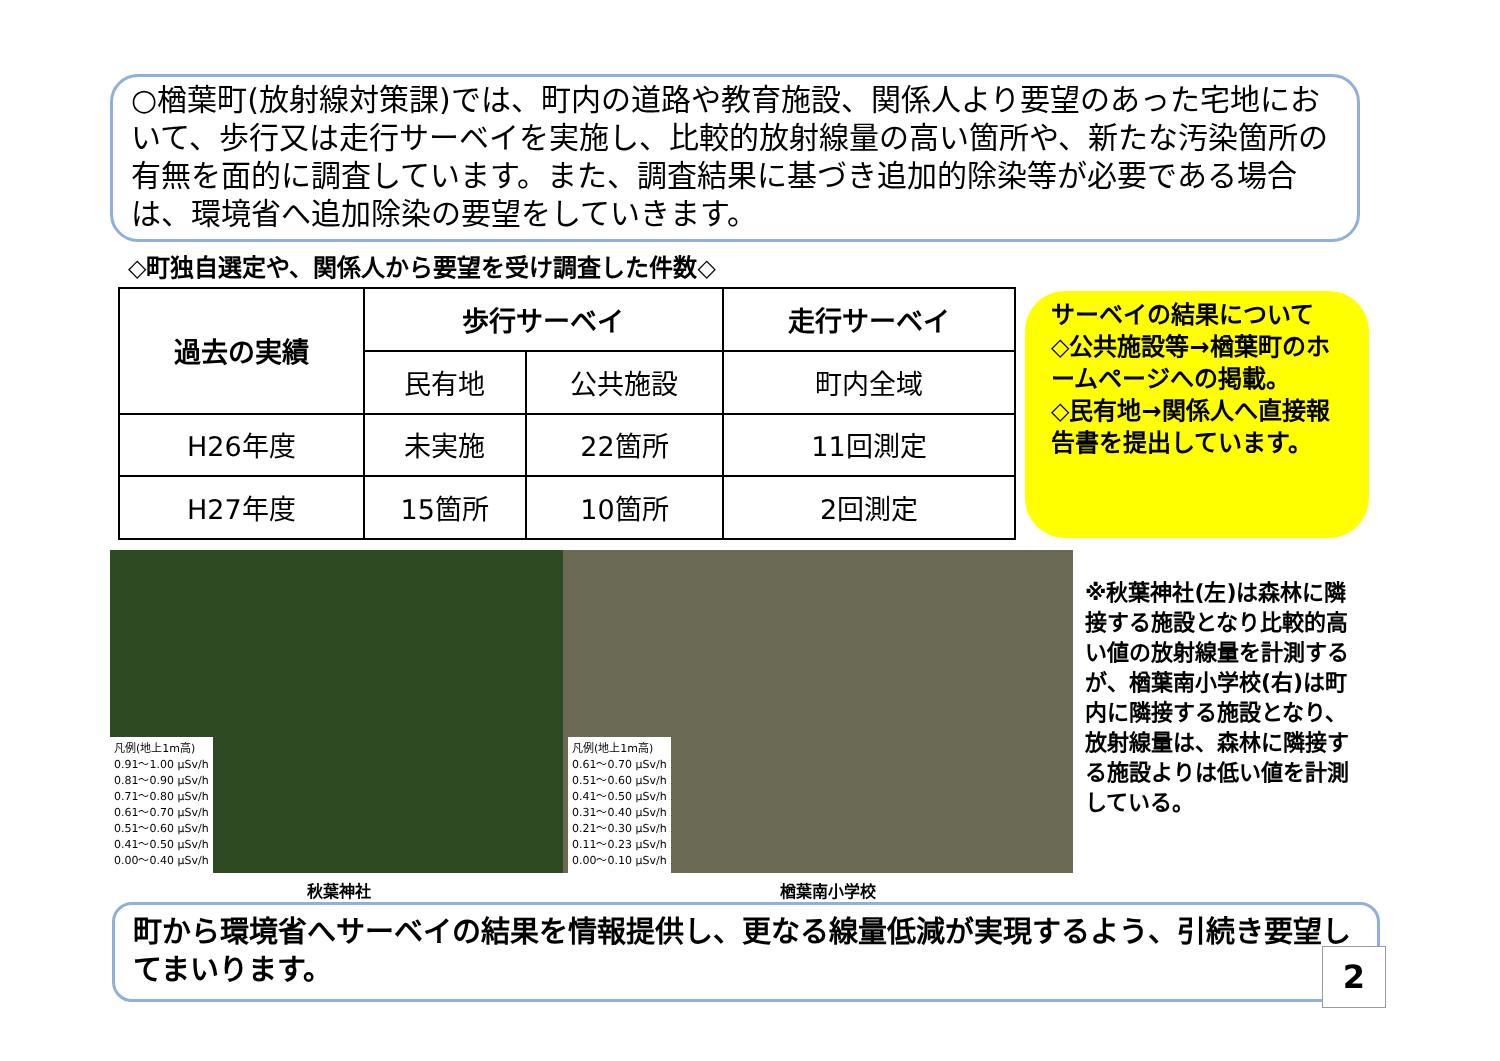○楢葉町(放射線対策課)では、町内の道路や教育施設、関係人より要望のあった宅地において、歩行又は走行サーベイを実施し、比較的放射線量の高い箇所や、新たな汚染箇所の有無を面的に調査しています。また、調査結果に基づき追加的除染等が必要である場合は、環境省へ追加除染の要望をしていきます。
◇町独自選定や、関係人から要望を受け調査した件数◇
| 過去の実績 | 歩行サーベイ | | 走行サーベイ |
| --- | --- | --- | --- |
| | 民有地 | 公共施設 | 町内全域 |
| H26年度 | 未実施 | 22箇所 | 11回測定 |
| H27年度 | 15箇所 | 10箇所 | 2回測定 |
サーベイの結果について
◇公共施設等→楢葉町のホームページへの掲載。
◇民有地→関係人へ直接報告書を提出しています。
凡例(地上1m高)
0.91～1.00 μSv/h
0.81～0.90 μSv/h
0.71～0.80 μSv/h
0.61～0.70 μSv/h
0.51～0.60 μSv/h
0.41～0.50 μSv/h
0.00～0.40 μSv/h
凡例(地上1m高)
0.61～0.70 μSv/h
0.51～0.60 μSv/h
0.41～0.50 μSv/h
0.31～0.40 μSv/h
0.21～0.30 μSv/h
0.11～0.23 μSv/h
0.00～0.10 μSv/h
秋葉神社 楢葉南小学校
※秋葉神社(左)は森林に隣接する施設となり比較的高い値の放射線量を計測するが、楢葉南小学校(右)は町内に隣接する施設となり、放射線量は、森林に隣接する施設よりは低い値を計測している。
町から環境省へサーベイの結果を情報提供し、更なる線量低減が実現するよう、引続き要望してまいります。
2